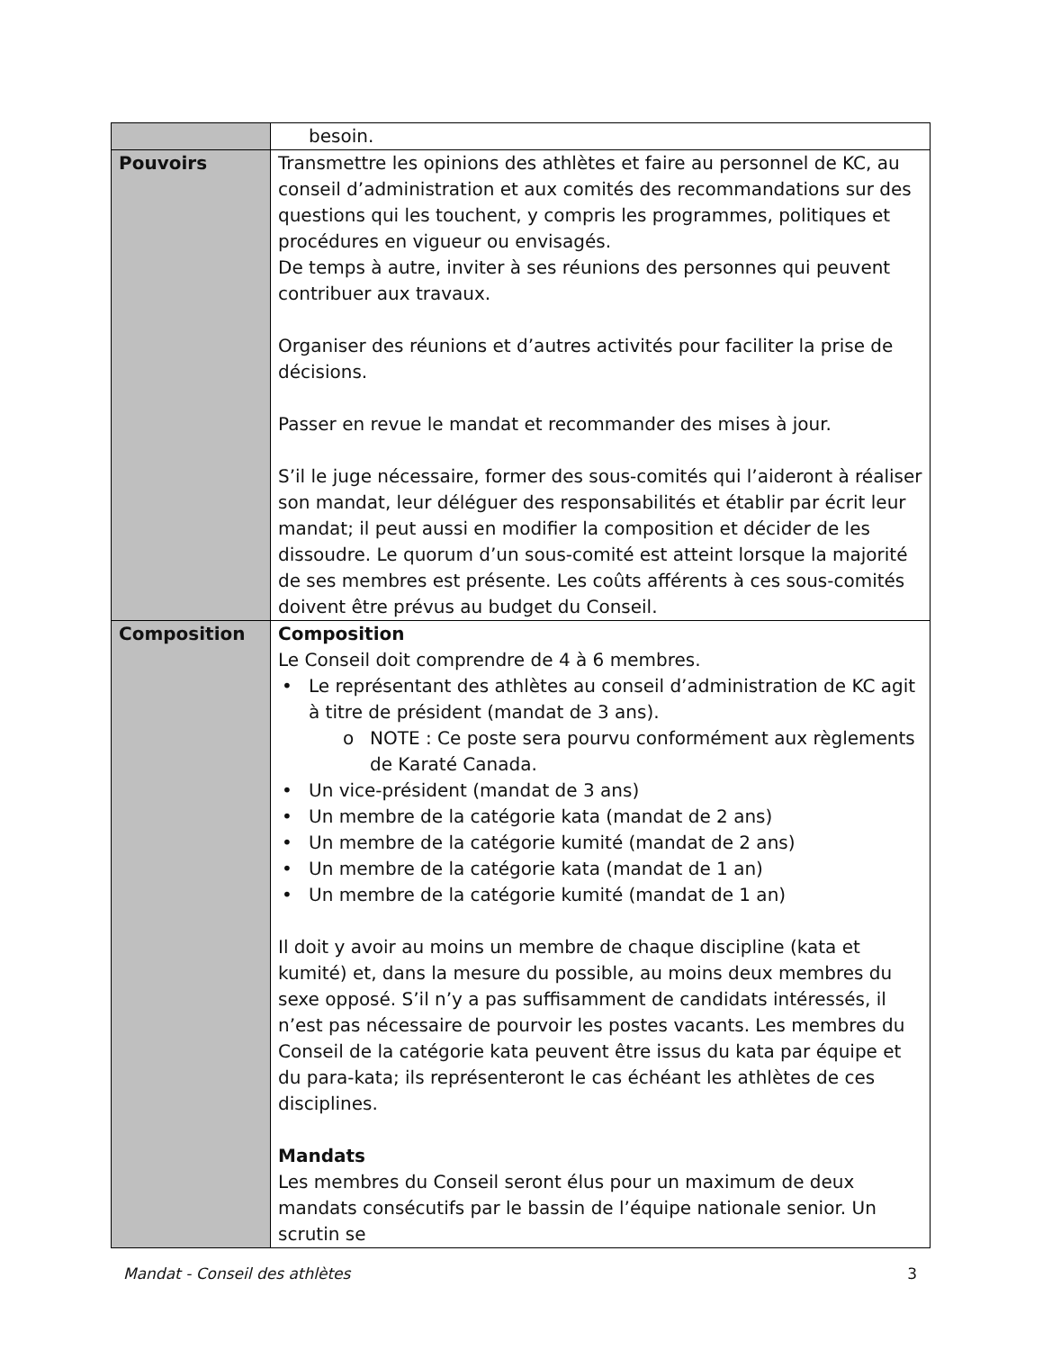| | besoin. |
| Pouvoirs | Transmettre les opinions des athlètes et faire au personnel de KC, au conseil d’administration et aux comités des recommandations sur des questions qui les touchent, y compris les programmes, politiques et procédures en vigueur ou envisagés. De temps à autre, inviter à ses réunions des personnes qui peuvent contribuer aux travaux. Organiser des réunions et d’autres activités pour faciliter la prise de décisions. Passer en revue le mandat et recommander des mises à jour. S’il le juge nécessaire, former des sous-comités qui l’aideront à réaliser son mandat, leur déléguer des responsabilités et établir par écrit leur mandat; il peut aussi en modifier la composition et décider de les dissoudre. Le quorum d’un sous-comité est atteint lorsque la majorité de ses membres est présente. Les coûts afférents à ces sous-comités doivent être prévus au budget du Conseil. |
| Composition | Composition Le Conseil doit comprendre de 4 à 6 membres. • Le représentant des athlètes au conseil d’administration de KC agit à titre de président (mandat de 3 ans). o NOTE : Ce poste sera pourvu conformément aux règlements de Karaté Canada. • Un vice-président (mandat de 3 ans) • Un membre de la catégorie kata (mandat de 2 ans) • Un membre de la catégorie kumité (mandat de 2 ans) • Un membre de la catégorie kata (mandat de 1 an) • Un membre de la catégorie kumité (mandat de 1 an) Il doit y avoir au moins un membre de chaque discipline (kata et kumité) et, dans la mesure du possible, au moins deux membres du sexe opposé. S’il n’y a pas suffisamment de candidats intéressés, il n’est pas nécessaire de pourvoir les postes vacants. Les membres du Conseil de la catégorie kata peuvent être issus du kata par équipe et du para-kata; ils représenteront le cas échéant les athlètes de ces disciplines. Mandats Les membres du Conseil seront élus pour un maximum de deux mandats consécutifs par le bassin de l’équipe nationale senior. Un scrutin se |
Mandat - Conseil des athlètes 3